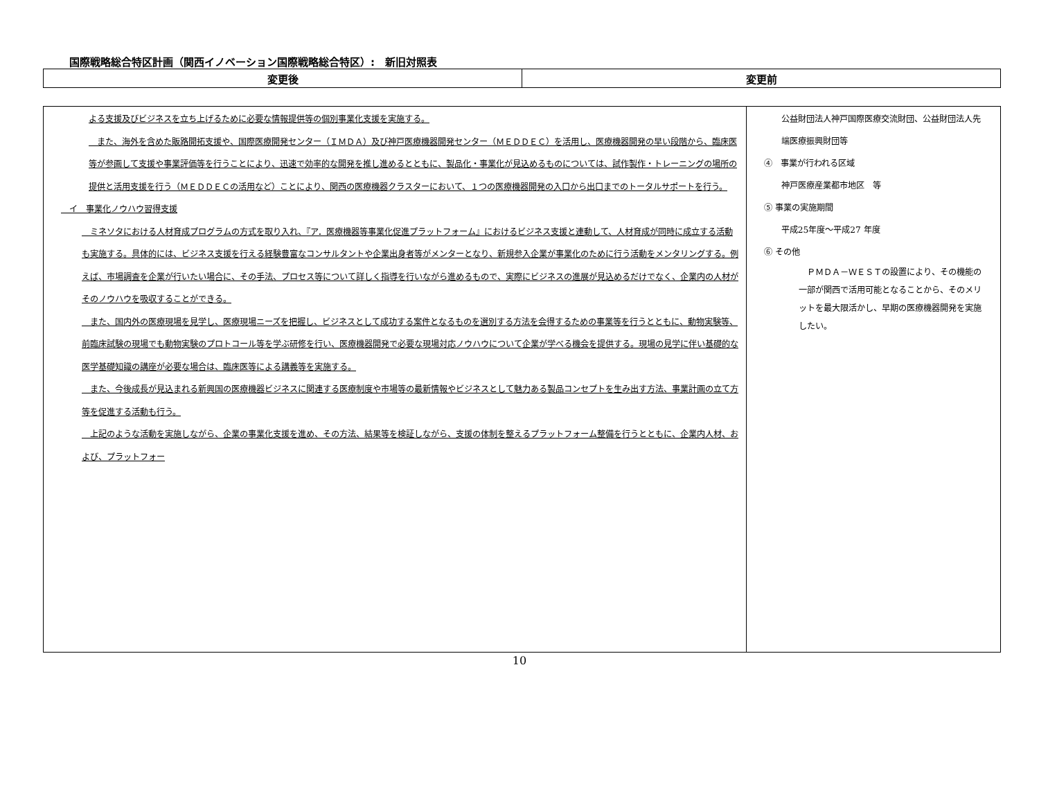国際戦略総合特区計画（関西イノベーション国際戦略総合特区）:　新旧対照表
| 変更後 | 変更前 |
| --- | --- |
| よる支援及びビジネスを立ち上げるために必要な情報提供等の個別事業化支援を実施する。 また、海外を含めた販路開拓支援や、国際医療開発センター（ＩＭＤＡ）及び神戸医療機器開発センター（ＭＥＤＤＥＣ）を活用し、医療機器開発の早い段階から、臨床医等が参画して支援や事業評価等を行うことにより、迅速で効率的な開発を推し進めるとともに、製品化・事業化が見込めるものについては、試作製作・トレーニングの場所の提供と活用支援を行う（ＭＥＤＤＥＣの活用など）ことにより、関西の医療機器クラスターにおいて、１つの医療機器開発の入口から出口までのトータルサポートを行う。 イ 事業化ノウハウ習得支援 ミネソタにおける人材育成プログラムの方式を取り入れ、『ア．医療機器等事業化促進プラットフォーム』におけるビジネス支援と連動して、人材育成が同時に成立する活動も実施する。具体的には、ビジネス支援を行える経験豊富なコンサルタントや企業出身者等がメンターとなり、新規参入企業が事業化のために行う活動をメンタリングする。例えば、市場調査を企業が行いたい場合に、その手法、プロセス等について詳しく指導を行いながら進めるもので、実際にビジネスの進展が見込めるだけでなく、企業内の人材がそのノウハウを吸収することができる。 また、国内外の医療現場を見学し、医療現場ニーズを把握し、ビジネスとして成功する案件となるものを選別する方法を会得するための事業等を行うとともに、動物実験等、前臨床試験の現場でも動物実験のプロトコール等を学ぶ研修を行い、医療機器開発で必要な現場対応ノウハウについて企業が学べる機会を提供する。現場の見学に伴い基礎的な医学基礎知識の講座が必要な場合は、臨床医等による講義等を実施する。 また、今後成長が見込まれる新興国の医療機器ビジネスに関連する医療制度や市場等の最新情報やビジネスとして魅力ある製品コンセプトを生み出す方法、事業計画の立て方等を促進する活動も行う。 上記のような活動を実施しながら、企業の事業化支援を進め、その方法、結果等を検証しながら、支援の体制を整えるプラットフォーム整備を行うとともに、企業内人材、および、プラットフォー | 公益財団法人神戸国際医療交流財団、公益財団法人先端医療振興財団等 ④ 事業が行われる区域 神戸医療産業都市地区 等 ⑤ 事業の実施期間 平成25年度～平成27 年度 ⑥ その他 ＰＭＤＡ－ＷＥＳＴの設置により、その機能の一部が関西で活用可能となることから、そのメリットを最大限活かし、早期の医療機器開発を実施したい。 |
10